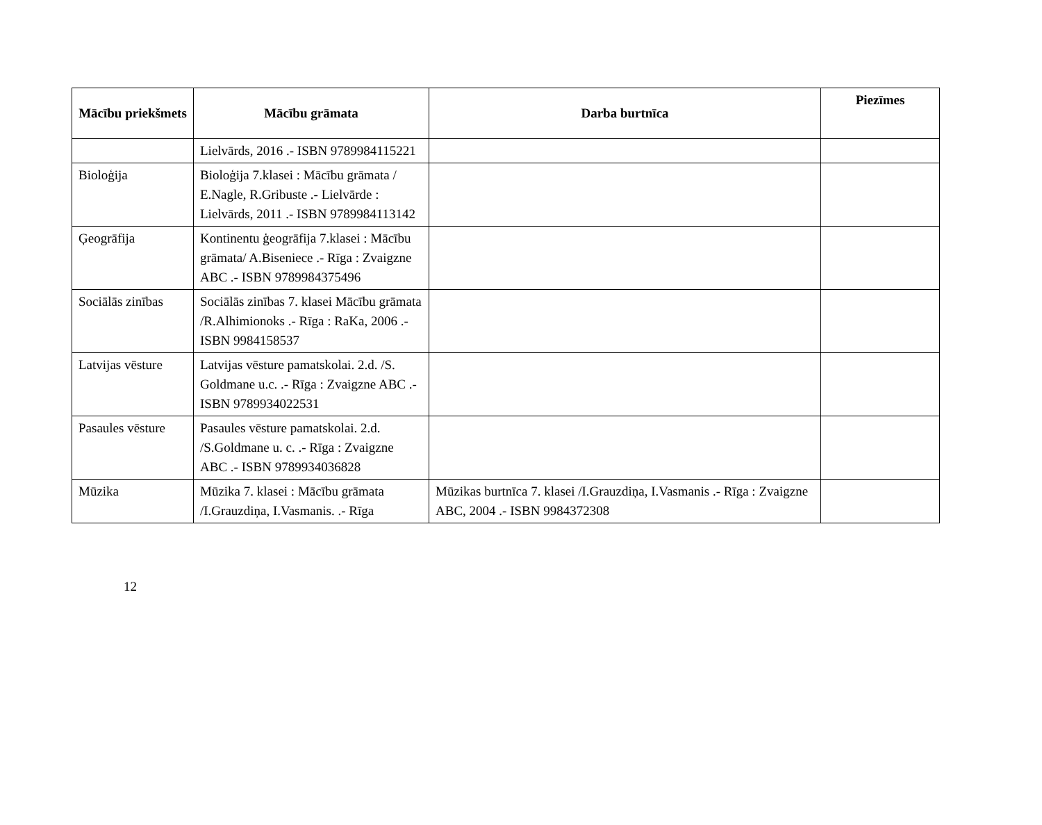| Mācību priekšmets | Mācību grāmata | Darba burtnīca | Piezīmes |
| --- | --- | --- | --- |
| | Lielvārds, 2016 .- ISBN 9789984115221 | | |
| Bioloģija | Bioloģija 7.klasei : Mācību grāmata / E.Nagle, R.Gribuste .- Lielvārde : Lielvārds, 2011 .- ISBN 9789984113142 | | |
| Ģeogrāfija | Kontinentu ģeogrāfija 7.klasei : Mācību grāmata/ A.Biseniece .- Rīga : Zvaigzne ABC .- ISBN 9789984375496 | | |
| Sociālās zinības | Sociālās zinības 7. klasei Mācību grāmata /R.Alhimionoks .- Rīga : RaKa, 2006 .- ISBN 9984158537 | | |
| Latvijas vēsture | Latvijas vēsture pamatskolai. 2.d. /S. Goldmane u.c. .- Rīga : Zvaigzne ABC .- ISBN 9789934022531 | | |
| Pasaules vēsture | Pasaules vēsture pamatskolai. 2.d. /S.Goldmane u. c. .- Rīga : Zvaigzne ABC .- ISBN 9789934036828 | | |
| Mūzika | Mūzika 7. klasei : Mācību grāmata /I.Grauzdiņa, I.Vasmanis. .- Rīga | Mūzikas burtnīca 7. klasei /I.Grauzdiņa, I.Vasmanis .- Rīga : Zvaigzne ABC, 2004 .- ISBN 9984372308 | |
12